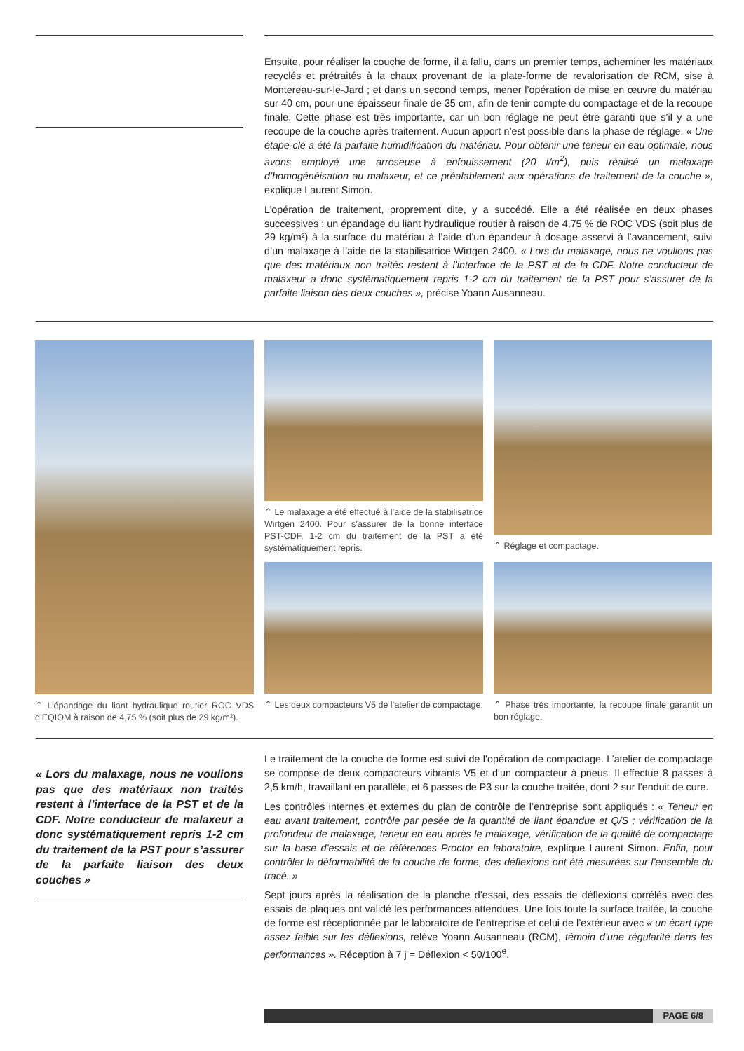Ensuite, pour réaliser la couche de forme, il a fallu, dans un premier temps, acheminer les matériaux recyclés et prétraités à la chaux provenant de la plate-forme de revalorisation de RCM, sise à Montereau-sur-le-Jard ; et dans un second temps, mener l’opération de mise en œuvre du matériau sur 40 cm, pour une épaisseur finale de 35 cm, afin de tenir compte du compactage et de la recoupe finale. Cette phase est très importante, car un bon réglage ne peut être garanti que s’il y a une recoupe de la couche après traitement. Aucun apport n’est possible dans la phase de réglage. « Une étape-clé a été la parfaite humidification du matériau. Pour obtenir une teneur en eau optimale, nous avons employé une arroseuse à enfouissement (20 l/m<sup>2</sup>), puis réalisé un malaxage d’homogénéisation au malaxeur, et ce préalablement aux opérations de traitement de la couche », explique Laurent Simon.
L’opération de traitement, proprement dite, y a succédé. Elle a été réalisée en deux phases successives : un épandage du liant hydraulique routier à raison de 4,75 % de ROC VDS (soit plus de 29 kg/m²) à la surface du matériau à l’aide d’un épandeur à dosage asservi à l’avancement, suivi d’un malaxage à l’aide de la stabilisatrice Wirtgen 2400. « Lors du malaxage, nous ne voulions pas que des matériaux non traités restent à l’interface de la PST et de la CDF. Notre conducteur de malaxeur a donc systématiquement repris 1-2 cm du traitement de la PST pour s’assurer de la parfaite liaison des deux couches », précise Yoann Ausanneau.
⌃ L’épandage du liant hydraulique routier ROC VDS d’EQIOM à raison de 4,75 % (soit plus de 29 kg/m²).
⌃ Le malaxage a été effectué à l’aide de la stabilisatrice Wirtgen 2400. Pour s’assurer de la bonne interface PST-CDF, 1-2 cm du traitement de la PST a été systématiquement repris.
⌃ Réglage et compactage.
⌃ Les deux compacteurs V5 de l’atelier de compactage.
⌃ Phase très importante, la recoupe finale garantit un bon réglage.
« Lors du malaxage, nous ne voulions pas que des matériaux non traités restent à l’interface de la PST et de la CDF. Notre conducteur de malaxeur a donc systématiquement repris 1-2 cm du traitement de la PST pour s’assurer de la parfaite liaison des deux couches »
Le traitement de la couche de forme est suivi de l’opération de compactage. L’atelier de compactage se compose de deux compacteurs vibrants V5 et d’un compacteur à pneus. Il effectue 8 passes à 2,5 km/h, travaillant en parallèle, et 6 passes de P3 sur la couche traitée, dont 2 sur l’enduit de cure.
Les contrôles internes et externes du plan de contrôle de l’entreprise sont appliqués : « Teneur en eau avant traitement, contrôle par pesée de la quantité de liant épandue et Q/S ; vérification de la profondeur de malaxage, teneur en eau après le malaxage, vérification de la qualité de compactage sur la base d’essais et de références Proctor en laboratoire, explique Laurent Simon. Enfin, pour contrôler la déformabilité de la couche de forme, des déflexions ont été mesurées sur l’ensemble du tracé. »
Sept jours après la réalisation de la planche d’essai, des essais de déflexions corrélés avec des essais de plaques ont validé les performances attendues. Une fois toute la surface traitée, la couche de forme est réceptionnée par le laboratoire de l’entreprise et celui de l’extérieur avec « un écart type assez faible sur les déflexions, relève Yoann Ausanneau (RCM), témoin d’une régularité dans les performances ». Réception à 7 j = Déflexion < 50/100<sup>e</sup>.
PAGE 6/8